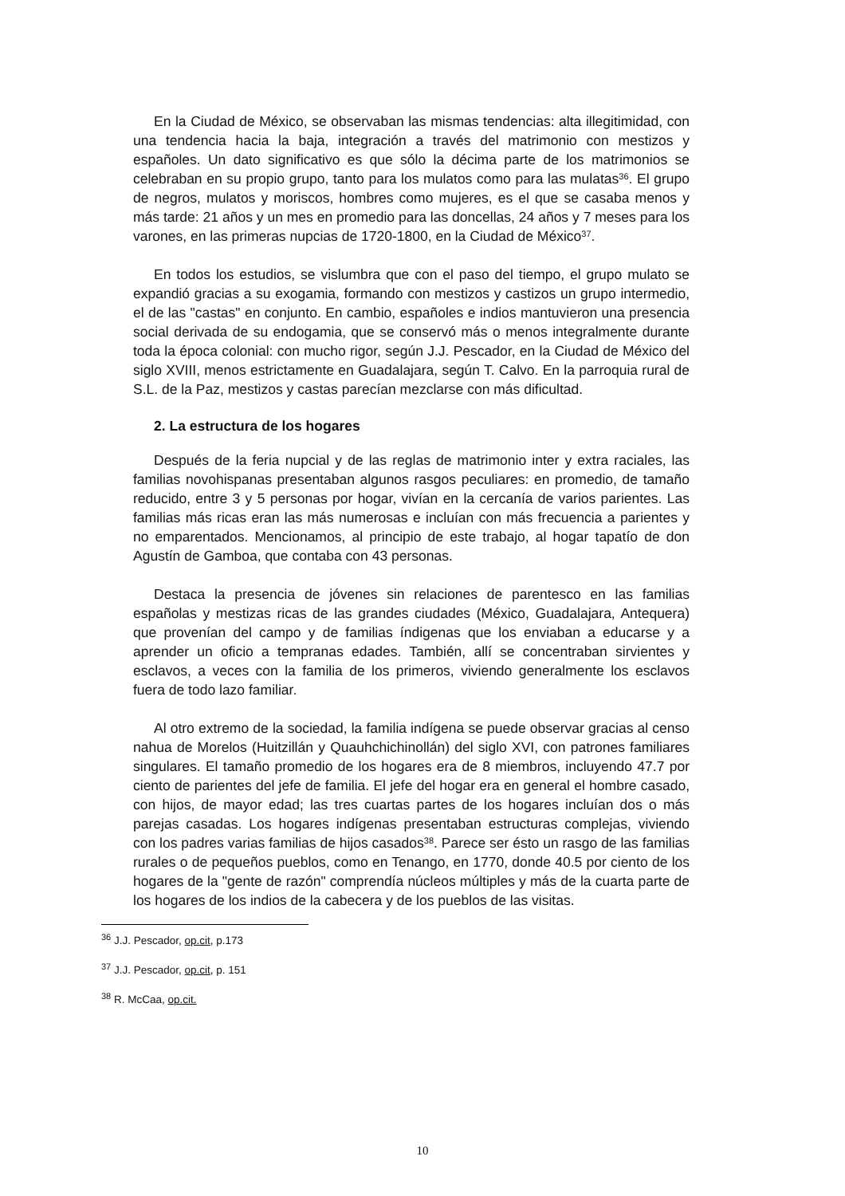En la Ciudad de México, se observaban las mismas tendencias: alta illegitimidad, con una tendencia hacia la baja, integración a través del matrimonio con mestizos y españoles. Un dato significativo es que sólo la décima parte de los matrimonios se celebraban en su propio grupo, tanto para los mulatos como para las mulatas<sup>36</sup>. El grupo de negros, mulatos y moriscos, hombres como mujeres, es el que se casaba menos y más tarde: 21 años y un mes en promedio para las doncellas, 24 años y 7 meses para los varones, en las primeras nupcias de 1720-1800, en la Ciudad de México<sup>37</sup>.
En todos los estudios, se vislumbra que con el paso del tiempo, el grupo mulato se expandió gracias a su exogamia, formando con mestizos y castizos un grupo intermedio, el de las "castas" en conjunto. En cambio, españoles e indios mantuvieron una presencia social derivada de su endogamia, que se conservó más o menos integralmente durante toda la época colonial: con mucho rigor, según J.J. Pescador, en la Ciudad de México del siglo XVIII, menos estrictamente en Guadalajara, según T. Calvo. En la parroquia rural de S.L. de la Paz, mestizos y castas parecían mezclarse con más dificultad.
2. La estructura de los hogares
Después de la feria nupcial y de las reglas de matrimonio inter y extra raciales, las familias novohispanas presentaban algunos rasgos peculiares: en promedio, de tamaño reducido, entre 3 y 5 personas por hogar, vivían en la cercanía de varios parientes. Las familias más ricas eran las más numerosas e incluían con más frecuencia a parientes y no emparentados. Mencionamos, al principio de este trabajo, al hogar tapatío de don Agustín de Gamboa, que contaba con 43 personas.
Destaca la presencia de jóvenes sin relaciones de parentesco en las familias españolas y mestizas ricas de las grandes ciudades (México, Guadalajara, Antequera) que provenían del campo y de familias índigenas que los enviaban a educarse y a aprender un oficio a tempranas edades. También, allí se concentraban sirvientes y esclavos, a veces con la familia de los primeros, viviendo generalmente los esclavos fuera de todo lazo familiar.
Al otro extremo de la sociedad, la familia indígena se puede observar gracias al censo nahua de Morelos (Huitzillán y Quauhchichinollán) del siglo XVI, con patrones familiares singulares. El tamaño promedio de los hogares era de 8 miembros, incluyendo 47.7 por ciento de parientes del jefe de familia. El jefe del hogar era en general el hombre casado, con hijos, de mayor edad; las tres cuartas partes de los hogares incluían dos o más parejas casadas. Los hogares indígenas presentaban estructuras complejas, viviendo con los padres varias familias de hijos casados<sup>38</sup>. Parece ser ésto un rasgo de las familias rurales o de pequeños pueblos, como en Tenango, en 1770, donde 40.5 por ciento de los hogares de la "gente de razón" comprendía núcleos múltiples y más de la cuarta parte de los hogares de los indios de la cabecera y de los pueblos de las visitas.
<sup>36</sup> J.J. Pescador, op.cit, p.173
<sup>37</sup> J.J. Pescador, op.cit, p. 151
<sup>38</sup> R. McCaa, op.cit.
10